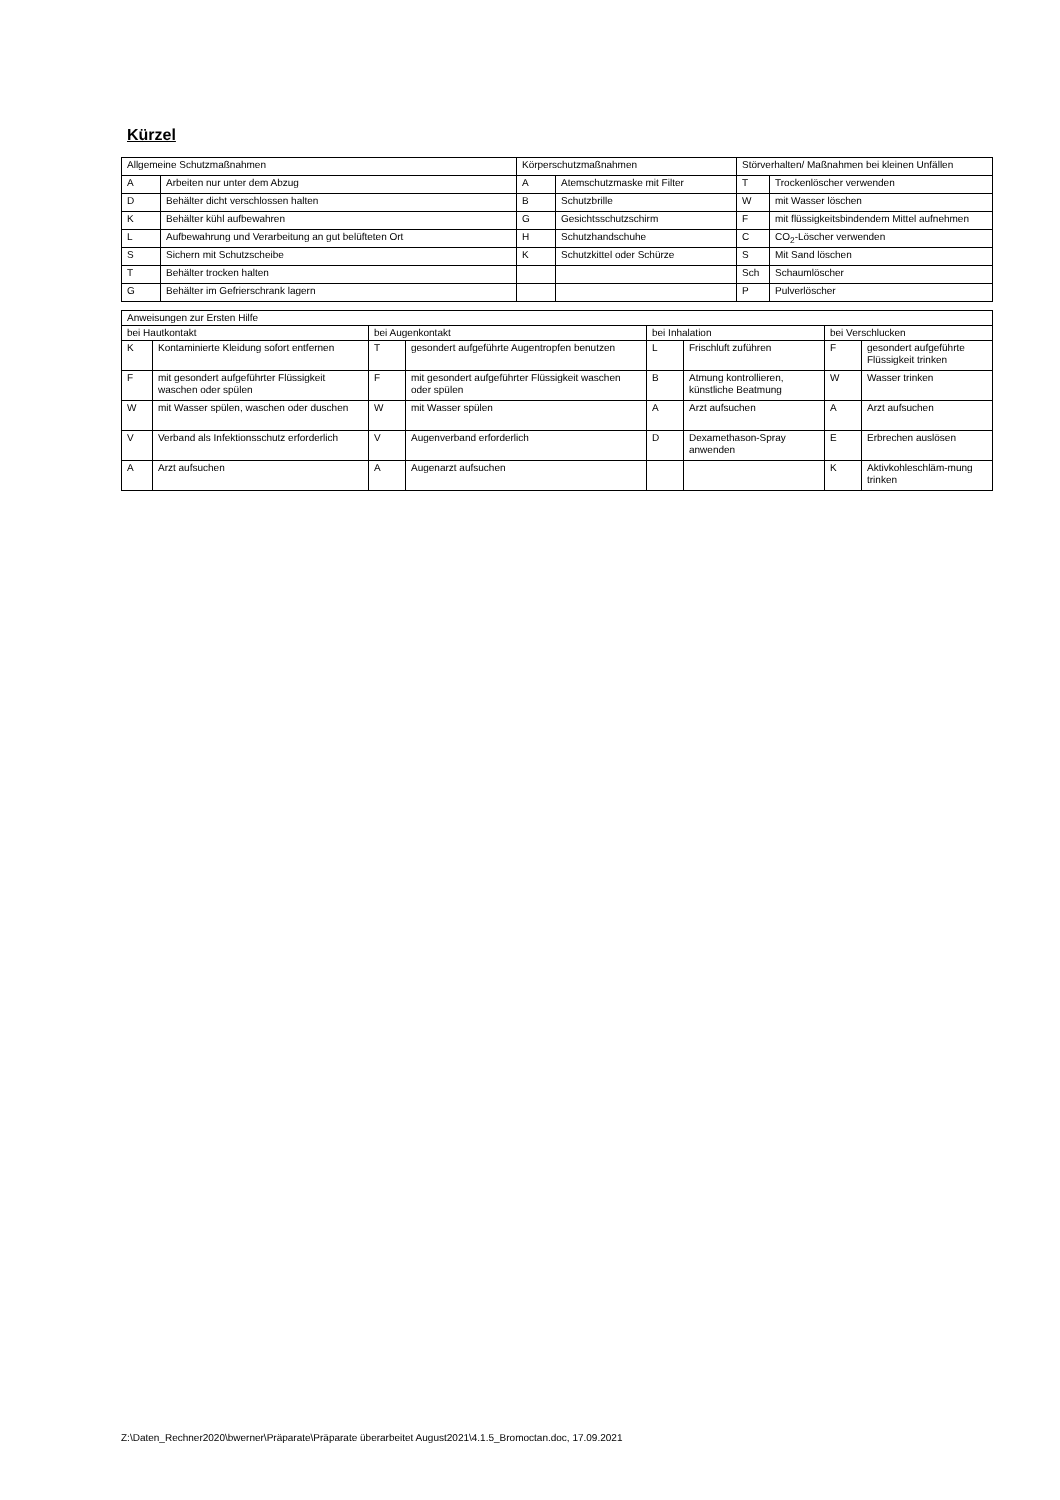Kürzel
| Allgemeine Schutzmaßnahmen | | Körperschutzmaßnahmen | | Störverhalten/ Maßnahmen bei kleinen Unfällen | |
| A | Arbeiten nur unter dem Abzug | A | Atemschutzmaske mit Filter | T | Trockenlöscher verwenden |
| D | Behälter dicht verschlossen halten | B | Schutzbrille | W | mit Wasser löschen |
| K | Behälter kühl aufbewahren | G | Gesichtsschutzschirm | F | mit flüssigkeitsbindendem Mittel aufnehmen |
| L | Aufbewahrung und Verarbeitung an gut belüfteten Ort | H | Schutzhandschuhe | C | CO<sub>2</sub>-Löscher verwenden |
| S | Sichern mit Schutzscheibe | K | Schutzkittel oder Schürze | S | Mit Sand löschen |
| T | Behälter trocken halten | | | Sch | Schaumlöscher |
| G | Behälter im Gefrierschrank lagern | | | P | Pulverlöscher |
| Anweisungen zur Ersten Hilfe | | | | | | | |
| bei Hautkontakt | | bei Augenkontakt | | bei Inhalation | | bei Verschlucken | |
| K | Kontaminierte Kleidung sofort entfernen | T | gesondert aufgeführte Augentropfen benutzen | L | Frischluft zuführen | F | gesondert aufgeführte Flüssigkeit trinken |
| F | mit gesondert aufgeführter Flüssigkeit waschen oder spülen | F | mit gesondert aufgeführter Flüssigkeit waschen oder spülen | B | Atmung kontrollieren, künstliche Beatmung | W | Wasser trinken |
| W | mit Wasser spülen, waschen oder duschen | W | mit Wasser spülen | A | Arzt aufsuchen | A | Arzt aufsuchen |
| V | Verband als Infektionsschutz erforderlich | V | Augenverband erforderlich | D | Dexamethason-Spray anwenden | E | Erbrechen auslösen |
| A | Arzt aufsuchen | A | Augenarzt aufsuchen | | | K | Aktivkohleschläm-mung trinken |
Z:\Daten_Rechner2020\bwerner\Präparate\Präparate überarbeitet August2021\4.1.5_Bromoctan.doc, 17.09.2021